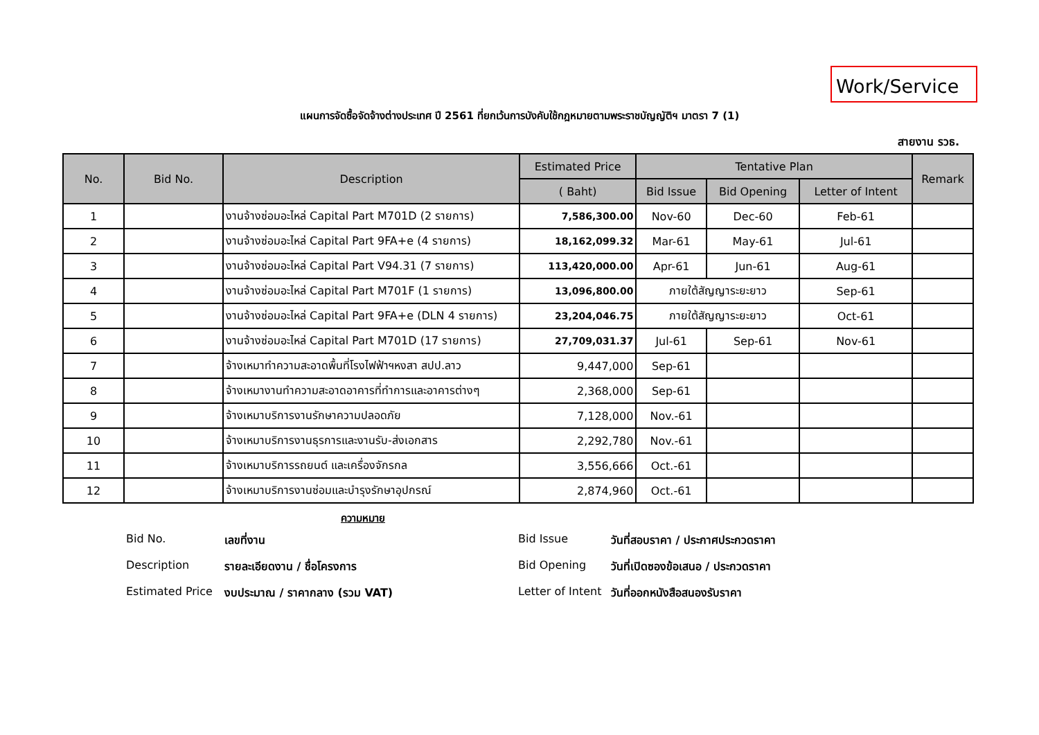Work/Service
แผนการจัดซื้อจัดจ้างต่างประเทศ ปี 2561 ที่ยกเว้นการบังคับใช้กฎหมายตามพระราชบัญญัติฯ มาตรา 7 (1)
สายงาน รวธ.
| No. | Bid No. | Description | Estimated Price | Tentative Plan | | | Remark |
| --- | --- | --- | --- | --- | --- | --- | --- |
| | | | ( Baht) | Bid Issue | Bid Opening | Letter of Intent | |
| 1 | | งานจ้างซ่อมอะไหล่ Capital Part M701D (2 รายการ) | 7,586,300.00 | Nov-60 | Dec-60 | Feb-61 | |
| 2 | | งานจ้างซ่อมอะไหล่ Capital Part 9FA+e (4 รายการ) | 18,162,099.32 | Mar-61 | May-61 | Jul-61 | |
| 3 | | งานจ้างซ่อมอะไหล่ Capital Part V94.31 (7 รายการ) | 113,420,000.00 | Apr-61 | Jun-61 | Aug-61 | |
| 4 | | งานจ้างซ่อมอะไหล่ Capital Part M701F (1 รายการ) | 13,096,800.00 | ภายใต้สัญญาระยะยาว | | Sep-61 | |
| 5 | | งานจ้างซ่อมอะไหล่ Capital Part 9FA+e (DLN 4 รายการ) | 23,204,046.75 | ภายใต้สัญญาระยะยาว | | Oct-61 | |
| 6 | | งานจ้างซ่อมอะไหล่ Capital Part M701D (17 รายการ) | 27,709,031.37 | Jul-61 | Sep-61 | Nov-61 | |
| 7 | | จ้างเหมาทำความสะอาดพื้นที่โรงไฟฟ้าฯหงสา สปป.ลาว | 9,447,000 | Sep-61 | | | |
| 8 | | จ้างเหมางานทำความสะอาดอาคารที่ทำการและอาคารต่างๆ | 2,368,000 | Sep-61 | | | |
| 9 | | จ้างเหมาบริการงานรักษาความปลอดภัย | 7,128,000 | Nov.-61 | | | |
| 10 | | จ้างเหมาบริการงานธุรการและงานรับ-ส่งเอกสาร | 2,292,780 | Nov.-61 | | | |
| 11 | | จ้างเหมาบริการรถยนต์ และเครื่องจักรกล | 3,556,666 | Oct.-61 | | | |
| 12 | | จ้างเหมาบริการงานซ่อมและบำรุงรักษาอุปกรณ์ | 2,874,960 | Oct.-61 | | | |
ความหมาย
Bid No. เลขที่งาน Bid Issue วันที่สอบราคา / ประกาศประกวดราคา
Description รายละเอียดงาน / ชื่อโครงการ Bid Opening วันที่เปิดซองข้อเสนอ / ประกวดราคา
Estimated Price งบประมาณ / ราคากลาง (รวม VAT) Letter of Intent วันที่ออกหนังสือสนองรับราคา